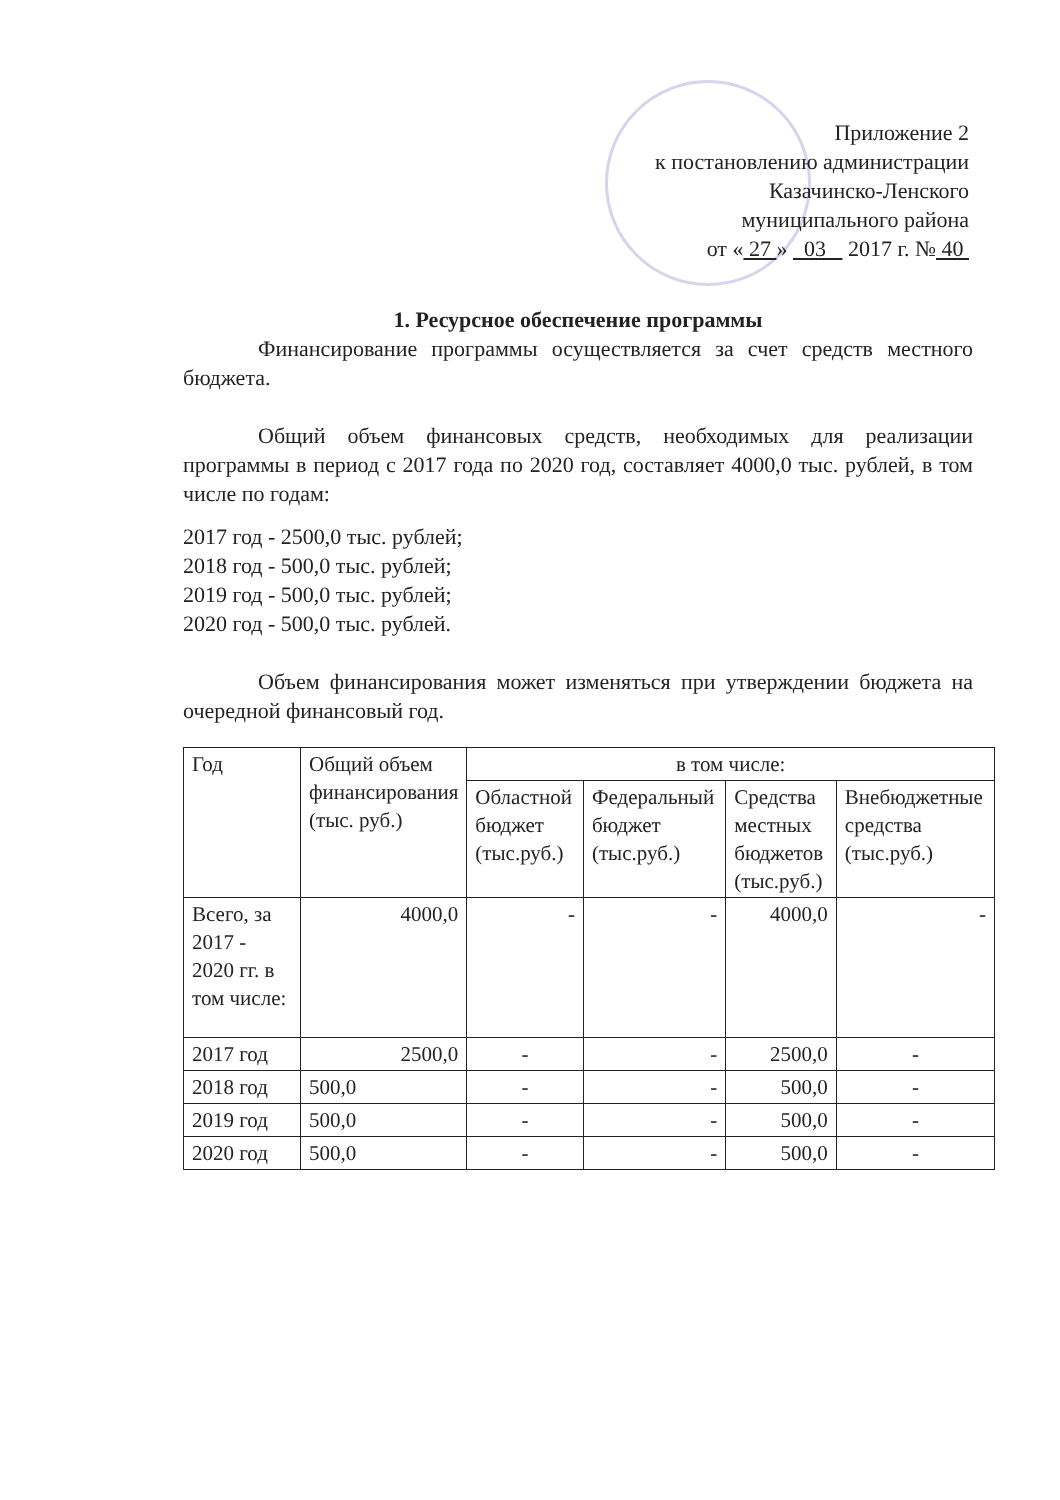Приложение 2
к постановлению администрации
Казачинско-Ленского
муниципального района
от « 27 » 03 2017 г. № 40
1. Ресурсное обеспечение программы
Финансирование программы осуществляется за счет средств местного бюджета.
Общий объем финансовых средств, необходимых для реализации программы в период с 2017 года по 2020 год, составляет 4000,0 тыс. рублей, в том числе по годам:
2017 год - 2500,0 тыс. рублей;
2018 год - 500,0 тыс. рублей;
2019 год - 500,0 тыс. рублей;
2020 год - 500,0 тыс. рублей.
Объем финансирования может изменяться при утверждении бюджета на очередной финансовый год.
| Год | Общий объем финансирования (тыс. руб.) | в том числе: | | | |
| --- | --- | --- | --- | --- | --- |
| | | Областной бюджет (тыс.руб.) | Федеральный бюджет (тыс.руб.) | Средства местных бюджетов (тыс.руб.) | Внебюджетные средства (тыс.руб.) |
| Всего, за 2017 - 2020 гг. в том числе: | 4000,0 | - | - | 4000,0 | - |
| 2017 год | 2500,0 | - | - | 2500,0 | - |
| 2018 год | 500,0 | - | - | 500,0 | - |
| 2019 год | 500,0 | - | - | 500,0 | - |
| 2020 год | 500,0 | - | - | 500,0 | - |